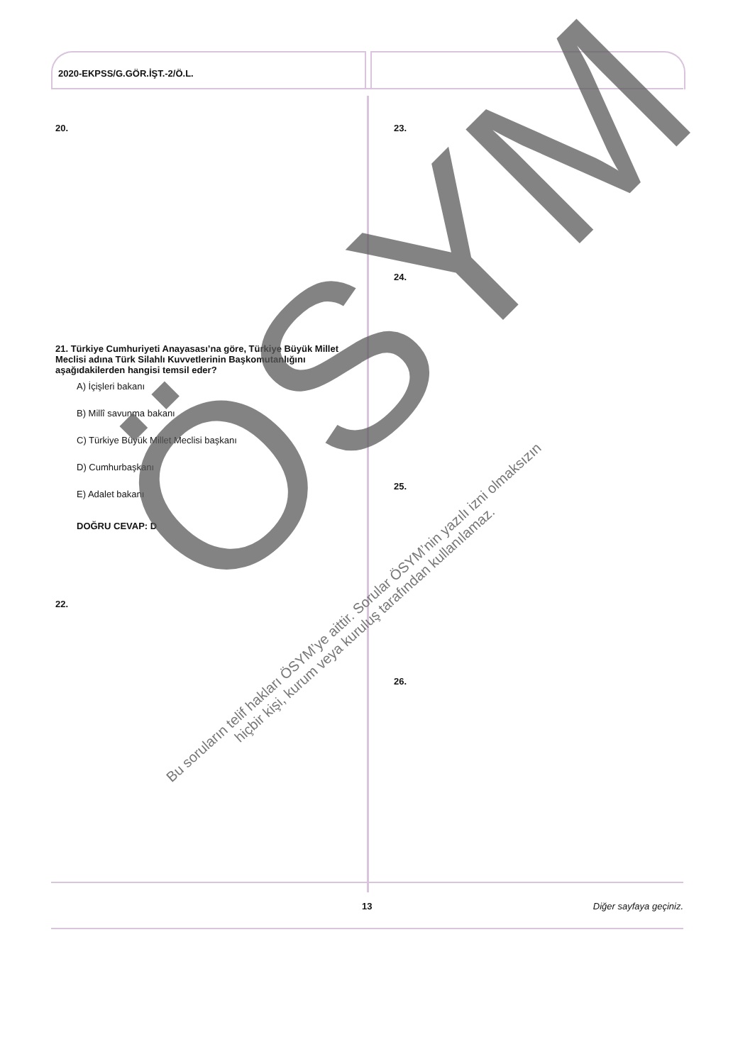2020-EKPSS/G.GÖR.İŞT.-2/Ö.L.
20.
21. Türkiye Cumhuriyeti Anayasası’na göre, Türkiye Büyük Millet Meclisi adına Türk Silahlı Kuvvetlerinin Başkomutanlığını aşağıdakilerden hangisi temsil eder?
A) İçişleri bakanı
B) Millî savunma bakanı
C) Türkiye Büyük Millet Meclisi başkanı
D) Cumhurbaşkanı
E) Adalet bakanı
DOĞRU CEVAP: D
22.
23.
24.
25.
26.
ÖSYM
Bu soruların telif hakları ÖSYM’ye aittir. Sorular ÖSYM’nin yazılı izni olmaksızın
hiçbir kişi, kurum veya kuruluş tarafından kullanılamaz.
13 Diğer sayfaya geçiniz.